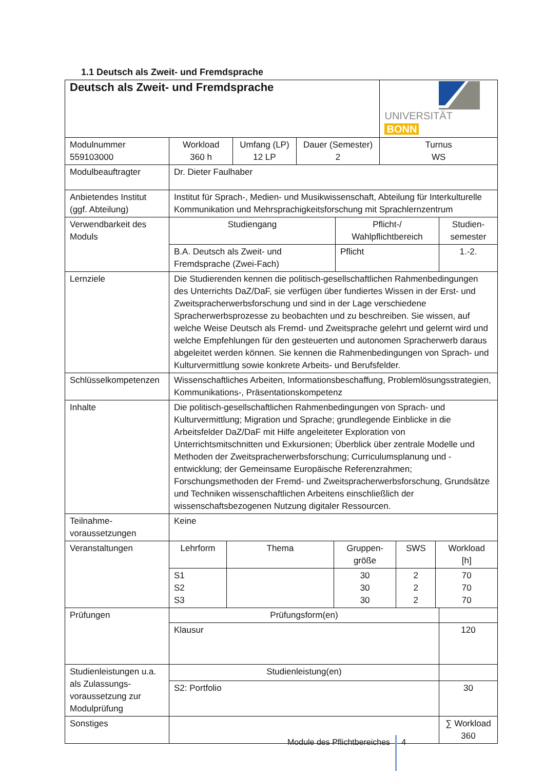1.1 Deutsch als Zweit- und Fremdsprache
| Deutsch als Zweit- und Fremdsprache | | | | UNIVERSITÄT BONN | |
| Modulnummer 559103000 | Workload 360 h | Umfang (LP) 12 LP | Dauer (Semester) 2 | Turnus WS | |
| Modulbeauftragter | Dr. Dieter Faulhaber | | | | |
| Anbietendes Institut (ggf. Abteilung) | Institut für Sprach-, Medien- und Musikwissenschaft, Abteilung für Interkulturelle Kommunikation und Mehrsprachigkeitsforschung mit Sprachlernzentrum | | | | |
| Verwendbarkeit des Moduls | / Studiengang / Pflicht-/ Wahlpflichtbereich / Studien- semester / / B.A. Deutsch als Zweit- und Fremdsprache (Zwei-Fach) / Pflicht / 1.-2. / | | | | |
| Lernziele | Die Studierenden kennen die politisch-gesellschaftlichen Rahmenbedingungen des Unterrichts DaZ/DaF, sie verfügen über fundiertes Wissen in der Erst- und Zweitspracherwerbsforschung und sind in der Lage verschiedene Spracherwerbsprozesse zu beobachten und zu beschreiben. Sie wissen, auf welche Weise Deutsch als Fremd- und Zweitsprache gelehrt und gelernt wird und welche Empfehlungen für den gesteuerten und autonomen Spracherwerb daraus abgeleitet werden können. Sie kennen die Rahmenbedingungen von Sprach- und Kulturvermittlung sowie konkrete Arbeits- und Berufsfelder. | | | | |
| Schlüsselkompetenzen | Wissenschaftliches Arbeiten, Informationsbeschaffung, Problemlösungsstrategien, Kommunikations-, Präsentationskompetenz | | | | |
| Inhalte | Die politisch-gesellschaftlichen Rahmenbedingungen von Sprach- und Kulturvermittlung; Migration und Sprache; grundlegende Einblicke in die Arbeitsfelder DaZ/DaF mit Hilfe angeleiteter Exploration von Unterrichtsmitschnitten und Exkursionen; Überblick über zentrale Modelle und Methoden der Zweitspracherwerbsforschung; Curriculumsplanung und -entwicklung; der Gemeinsame Europäische Referenzrahmen; Forschungsmethoden der Fremd- und Zweitspracherwerbsforschung, Grundsätze und Techniken wissenschaftlichen Arbeitens einschließlich der wissenschaftsbezogenen Nutzung digitaler Ressourcen. | | | | |
| Teilnahme- voraussetzungen | Keine | | | | |
| Veranstaltungen | / Lehrform / Thema / Gruppen- größe / SWS / Workload [h] / / S1 S2 S3 / / 30 30 30 / 2 2 2 / 70 70 70 / | | | | |
| Prüfungen | Prüfungsform(en) | | | | |
| | Klausur | | | | 120 |
| Studienleistungen u.a. als Zulassungs-voraussetzung zur Modulprüfung | Studienleistung(en) | | | | |
| | S2: Portfolio | | | | 30 |
| Sonstiges | | | | | ∑ Workload 360 |
Module des Pflichtbereiches 4